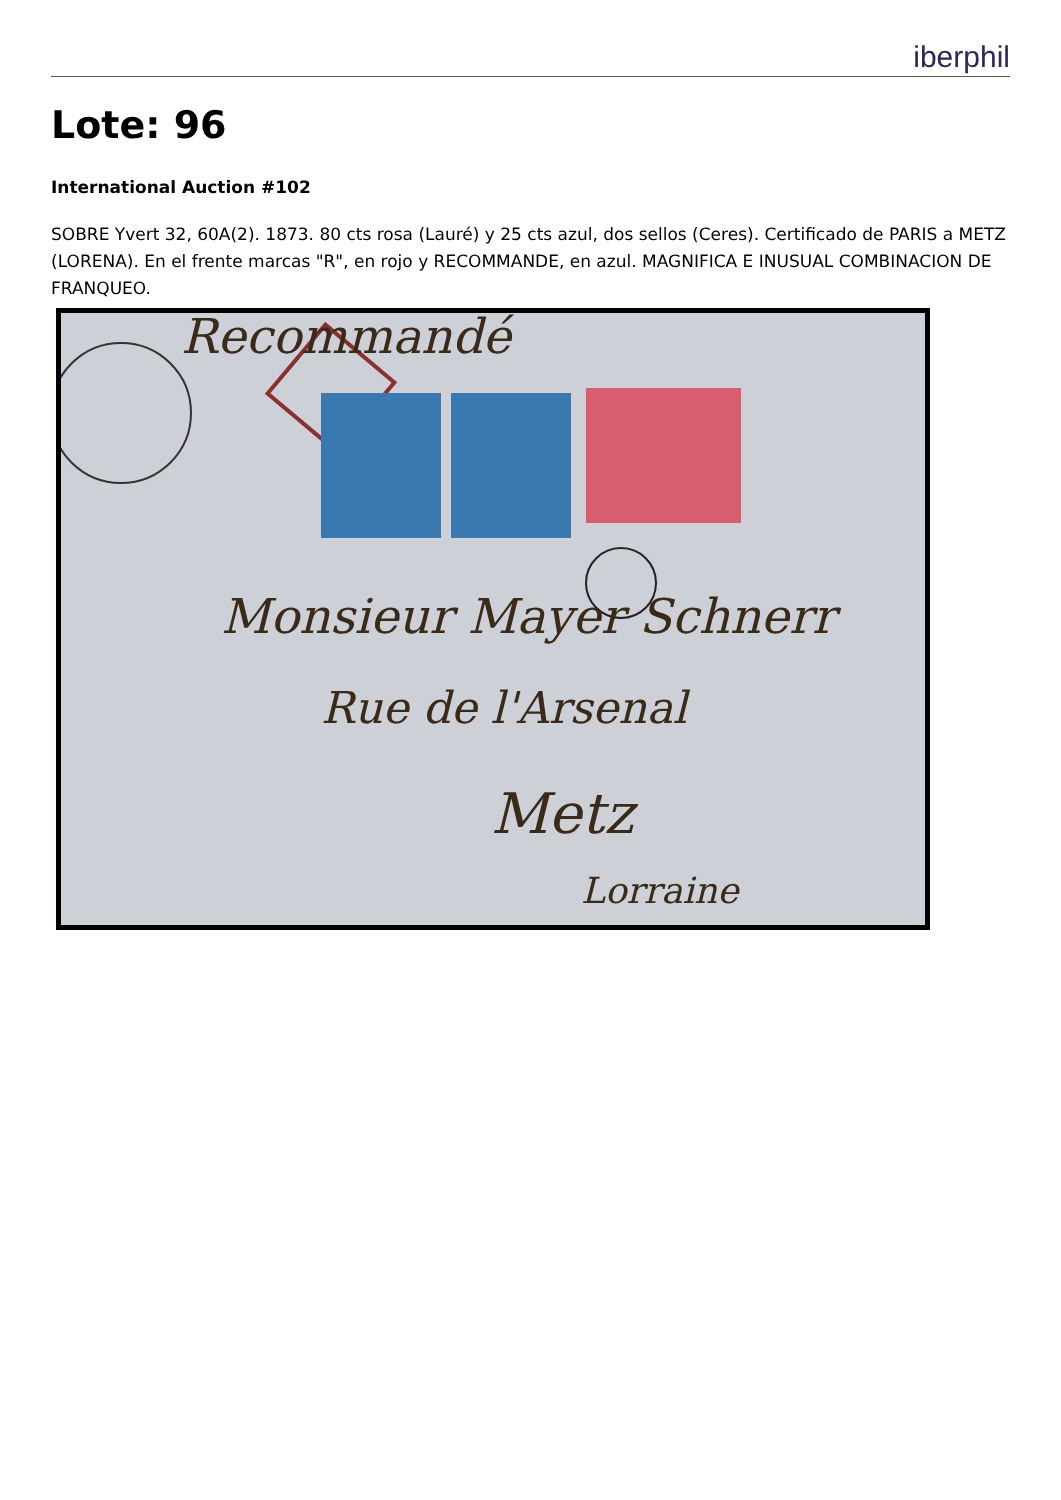iberphil
Lote: 96
International Auction #102
SOBRE Yvert 32, 60A(2). 1873. 80 cts rosa (Lauré) y 25 cts azul, dos sellos (Ceres). Certificado de PARIS a METZ (LORENA). En el frente marcas "R", en rojo y RECOMMANDE, en azul. MAGNIFICA E INUSUAL COMBINACION DE FRANQUEO.
Recommandé
Monsieur Mayer Schnerr
Rue de l'Arsenal
Metz
Lorraine